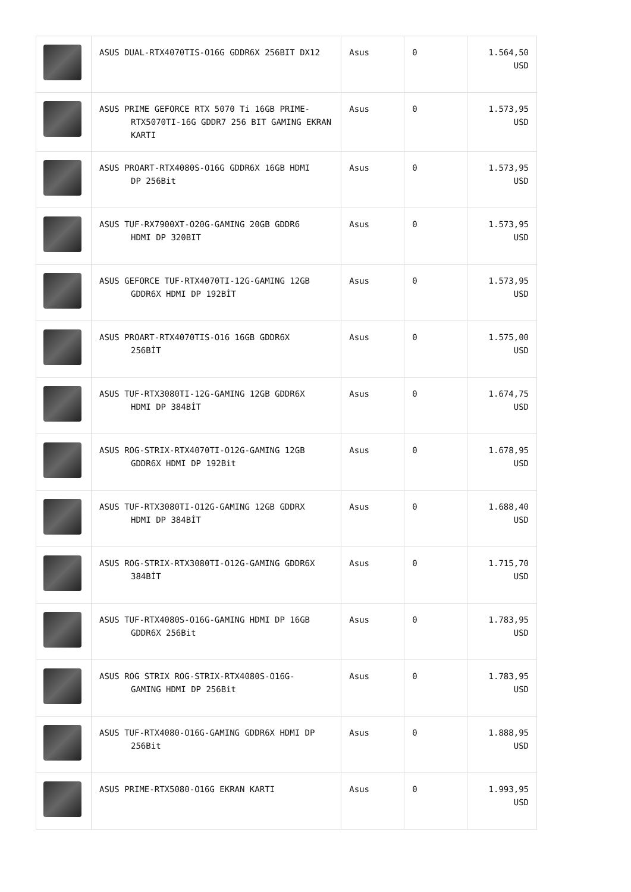| | ASUS DUAL-RTX4070TIS-O16G GDDR6X 256BIT DX12 | Asus | 0 | 1.564,50 USD |
| | ASUS PRIME GEFORCE RTX 5070 Ti 16GB PRIME- RTX5070TI-16G GDDR7 256 BIT GAMING EKRAN KARTI | Asus | 0 | 1.573,95 USD |
| | ASUS PROART-RTX4080S-O16G GDDR6X 16GB HDMI DP 256Bit | Asus | 0 | 1.573,95 USD |
| | ASUS TUF-RX7900XT-O20G-GAMING 20GB GDDR6 HDMI DP 320BIT | Asus | 0 | 1.573,95 USD |
| | ASUS GEFORCE TUF-RTX4070TI-12G-GAMING 12GB GDDR6X HDMI DP 192BİT | Asus | 0 | 1.573,95 USD |
| | ASUS PROART-RTX4070TIS-O16 16GB GDDR6X 256BİT | Asus | 0 | 1.575,00 USD |
| | ASUS TUF-RTX3080TI-12G-GAMING 12GB GDDR6X HDMI DP 384BİT | Asus | 0 | 1.674,75 USD |
| | ASUS ROG-STRIX-RTX4070TI-O12G-GAMING 12GB GDDR6X HDMI DP 192Bit | Asus | 0 | 1.678,95 USD |
| | ASUS TUF-RTX3080TI-O12G-GAMING 12GB GDDRX HDMI DP 384BİT | Asus | 0 | 1.688,40 USD |
| | ASUS ROG-STRIX-RTX3080TI-O12G-GAMING GDDR6X 384BİT | Asus | 0 | 1.715,70 USD |
| | ASUS TUF-RTX4080S-O16G-GAMING HDMI DP 16GB GDDR6X 256Bit | Asus | 0 | 1.783,95 USD |
| | ASUS ROG STRIX ROG-STRIX-RTX4080S-O16G- GAMING HDMI DP 256Bit | Asus | 0 | 1.783,95 USD |
| | ASUS TUF-RTX4080-O16G-GAMING GDDR6X HDMI DP 256Bit | Asus | 0 | 1.888,95 USD |
| | ASUS PRIME-RTX5080-O16G EKRAN KARTI | Asus | 0 | 1.993,95 USD |